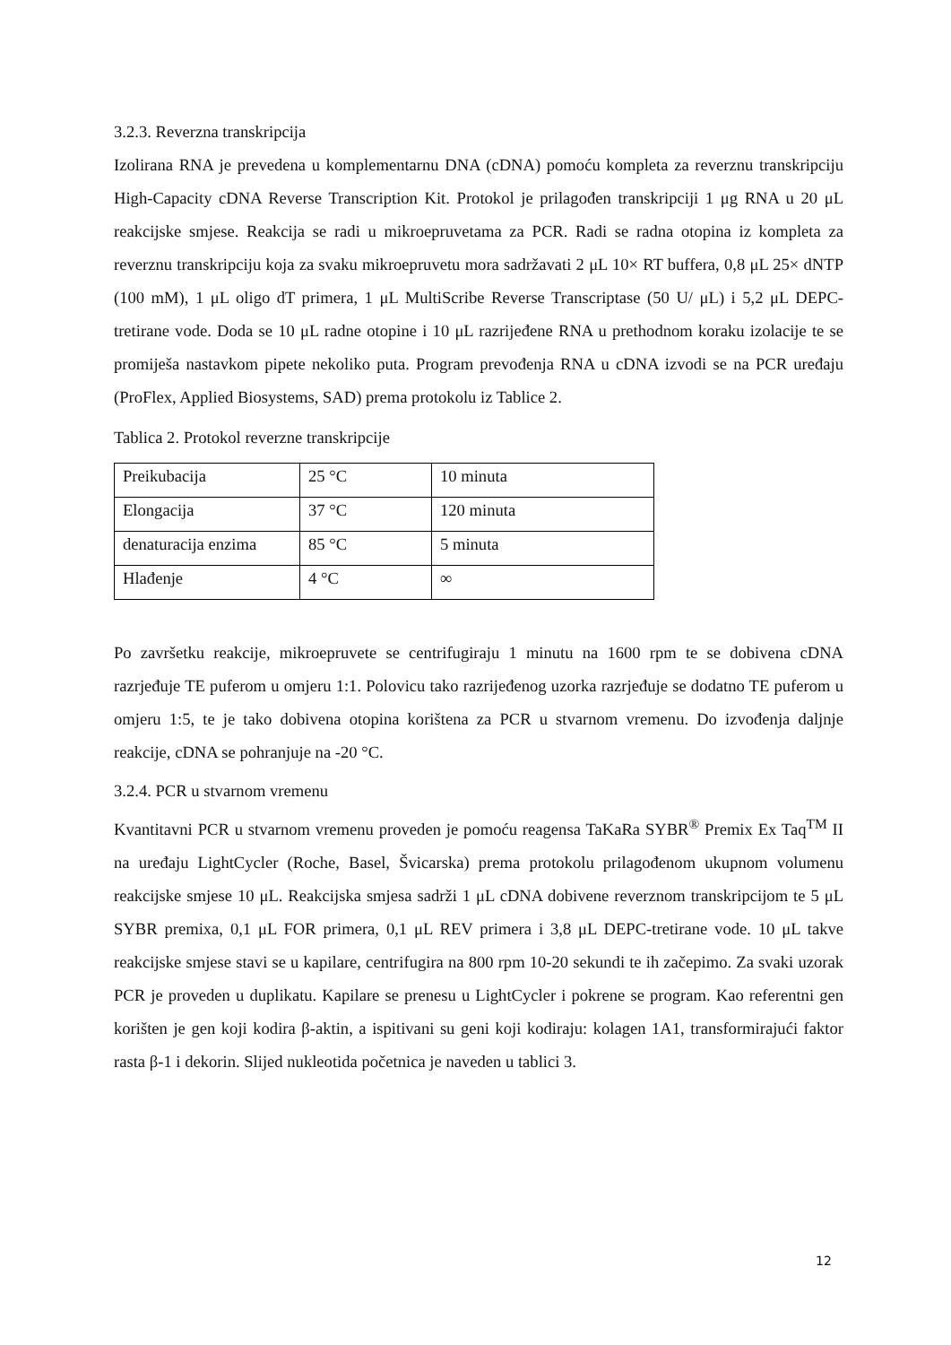3.2.3. Reverzna transkripcija
Izolirana RNA je prevedena u komplementarnu DNA (cDNA) pomoću kompleta za reverznu transkripciju High-Capacity cDNA Reverse Transcription Kit. Protokol je prilagođen transkripciji 1 μg RNA u 20 μL reakcijske smjese. Reakcija se radi u mikroepruvetama za PCR. Radi se radna otopina iz kompleta za reverznu transkripciju koja za svaku mikroepruvetu mora sadržavati 2 μL 10× RT buffera, 0,8 μL 25× dNTP (100 mM), 1 μL oligo dT primera, 1 μL MultiScribe Reverse Transcriptase (50 U/ μL) i 5,2 μL DEPC-tretirane vode. Doda se 10 μL radne otopine i 10 μL razrijeđene RNA u prethodnom koraku izolacije te se promiješa nastavkom pipete nekoliko puta. Program prevođenja RNA u cDNA izvodi se na PCR uređaju (ProFlex, Applied Biosystems, SAD) prema protokolu iz Tablice 2.
Tablica 2. Protokol reverzne transkripcije
| Preikubacija | 25 °C | 10 minuta |
| Elongacija | 37 °C | 120 minuta |
| denaturacija enzima | 85 °C | 5 minuta |
| Hlađenje | 4 °C | ∞ |
Po završetku reakcije, mikroepruvete se centrifugiraju 1 minutu na 1600 rpm te se dobivena cDNA razrjeđuje TE puferom u omjeru 1:1. Polovicu tako razrijeđenog uzorka razrjeđuje se dodatno TE puferom u omjeru 1:5, te je tako dobivena otopina korištena za PCR u stvarnom vremenu. Do izvođenja daljnje reakcije, cDNA se pohranjuje na -20 °C.
3.2.4. PCR u stvarnom vremenu
Kvantitavni PCR u stvarnom vremenu proveden je pomoću reagensa TaKaRa SYBR<sup>®</sup> Premix Ex Taq<sup>TM</sup> II na uređaju LightCycler (Roche, Basel, Švicarska) prema protokolu prilagođenom ukupnom volumenu reakcijske smjese 10 μL. Reakcijska smjesa sadrži 1 μL cDNA dobivene reverznom transkripcijom te 5 μL SYBR premixa, 0,1 μL FOR primera, 0,1 μL REV primera i 3,8 μL DEPC-tretirane vode. 10 μL takve reakcijske smjese stavi se u kapilare, centrifugira na 800 rpm 10-20 sekundi te ih začepimo. Za svaki uzorak PCR je proveden u duplikatu. Kapilare se prenesu u LightCycler i pokrene se program. Kao referentni gen korišten je gen koji kodira β-aktin, a ispitivani su geni koji kodiraju: kolagen 1A1, transformirajući faktor rasta β-1 i dekorin. Slijed nukleotida početnica je naveden u tablici 3.
12